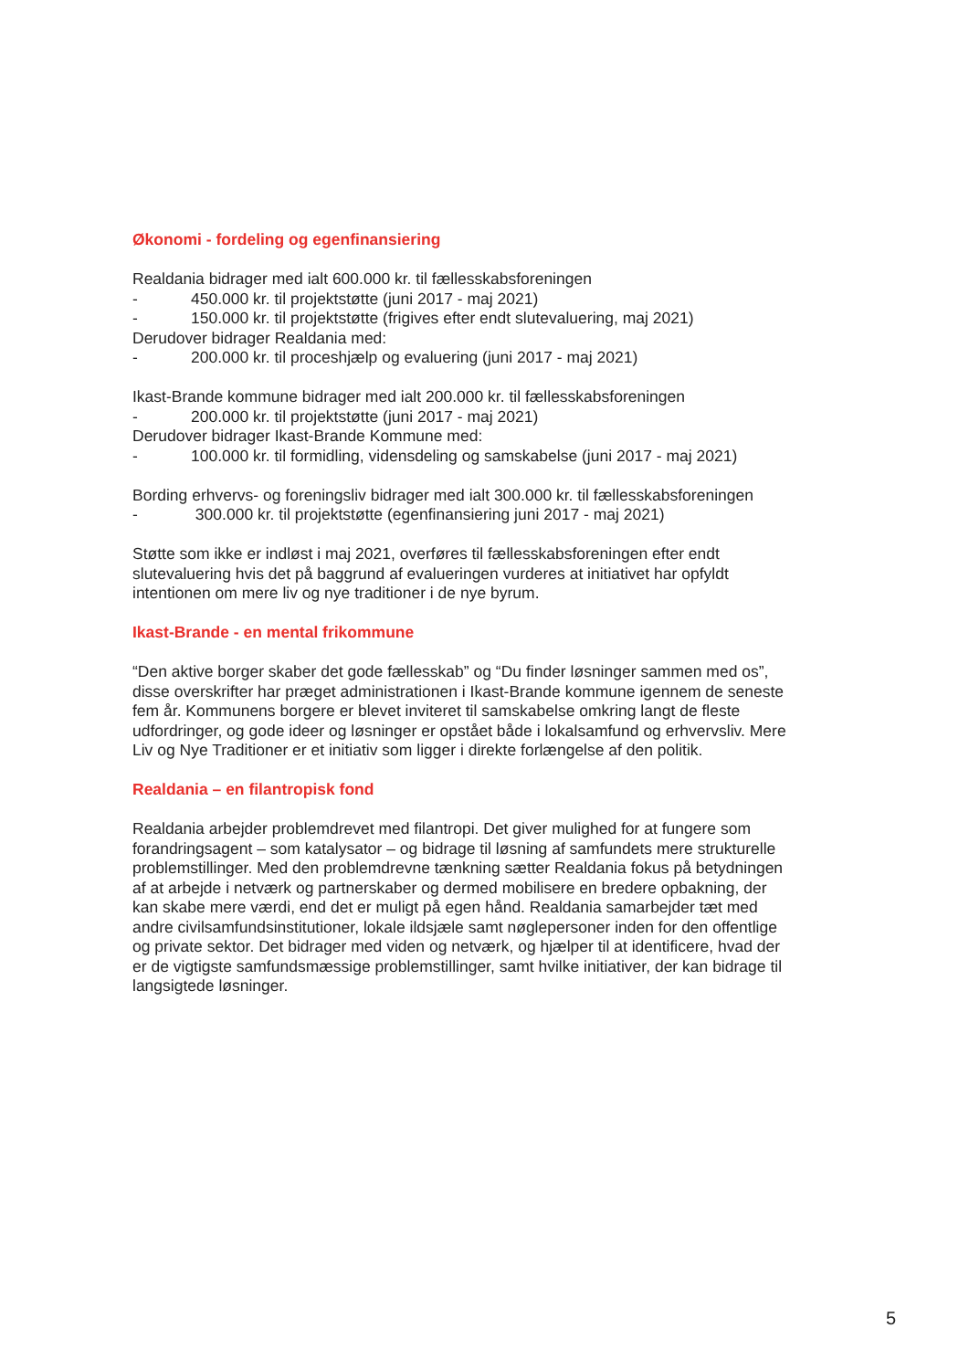Økonomi - fordeling og egenfinansiering
Realdania bidrager med ialt 600.000 kr. til fællesskabsforeningen
- 450.000 kr. til projektstøtte (juni 2017 - maj 2021)
- 150.000 kr. til projektstøtte (frigives efter endt slutevaluering, maj 2021)
Derudover bidrager Realdania med:
- 200.000 kr. til proceshjælp og evaluering (juni 2017 - maj 2021)
Ikast-Brande kommune bidrager med ialt 200.000 kr. til fællesskabsforeningen
- 200.000 kr. til projektstøtte (juni 2017 - maj 2021)
Derudover bidrager Ikast-Brande Kommune med:
- 100.000 kr. til formidling, vidensdeling og samskabelse (juni 2017 - maj 2021)
Bording erhvervs- og foreningsliv bidrager med ialt 300.000 kr. til fællesskabsforeningen
- 300.000 kr. til projektstøtte (egenfinansiering juni 2017 - maj 2021)
Støtte som ikke er indløst i maj 2021, overføres til fællesskabsforeningen efter endt slutevaluering hvis det på baggrund af evalueringen vurderes at initiativet har opfyldt intentionen om mere liv og nye traditioner i de nye byrum.
Ikast-Brande - en mental frikommune
“Den aktive borger skaber det gode fællesskab” og “Du finder løsninger sammen med os”, disse overskrifter har præget administrationen i Ikast-Brande kommune igennem de seneste fem år. Kommunens borgere er blevet inviteret til samskabelse omkring langt de fleste udfordringer, og gode ideer og løsninger er opstået både i lokalsamfund og erhvervsliv. Mere Liv og Nye Traditioner er et initiativ som ligger i direkte forlængelse af den politik.
Realdania – en filantropisk fond
Realdania arbejder problemdrevet med filantropi. Det giver mulighed for at fungere som forandringsagent – som katalysator – og bidrage til løsning af samfundets mere strukturelle problemstillinger. Med den problemdrevne tænkning sætter Realdania fokus på betydningen af at arbejde i netværk og partnerskaber og dermed mobilisere en bredere opbakning, der kan skabe mere værdi, end det er muligt på egen hånd. Realdania samarbejder tæt med andre civilsamfundsinstitutioner, lokale ildsjæle samt nøglepersoner inden for den offentlige og private sektor. Det bidrager med viden og netværk, og hjælper til at identificere, hvad der er de vigtigste samfundsmæssige problemstillinger, samt hvilke initiativer, der kan bidrage til langsigtede løsninger.
5